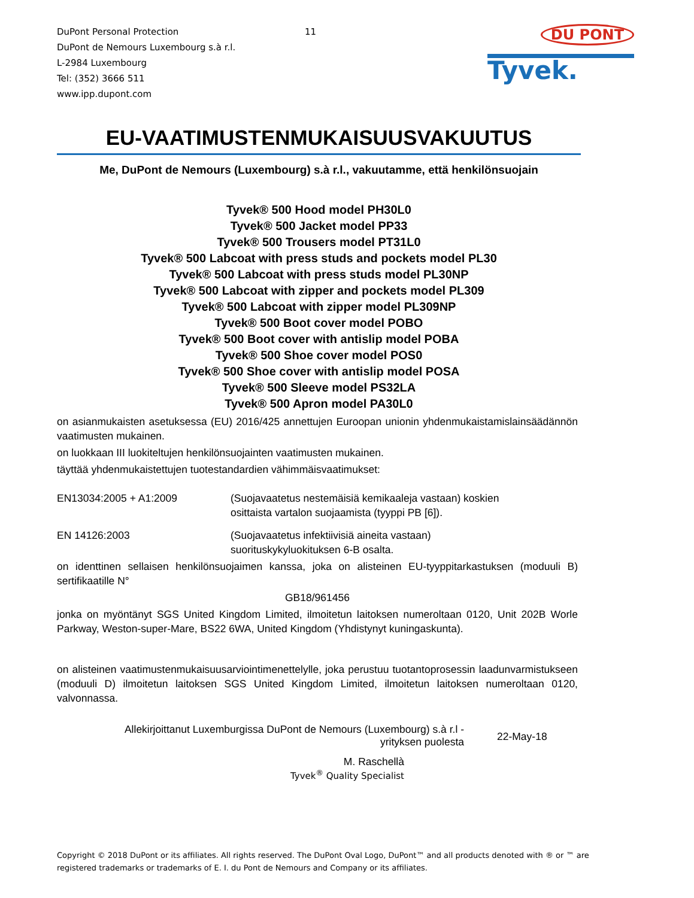DuPont Personal Protection
DuPont de Nemours Luxembourg s.à r.l.
L-2984 Luxembourg
Tel: (352) 3666 511
www.ipp.dupont.com
11
DU PONT
Tyvek.
EU-VAATIMUSTENMUKAISUUSVAKUUTUS
Me, DuPont de Nemours (Luxembourg) s.à r.l., vakuutamme, että henkilönsuojain
Tyvek® 500 Hood model PH30L0
Tyvek® 500 Jacket model PP33
Tyvek® 500 Trousers model PT31L0
Tyvek® 500 Labcoat with press studs and pockets model PL30
Tyvek® 500 Labcoat with press studs model PL30NP
Tyvek® 500 Labcoat with zipper and pockets model PL309
Tyvek® 500 Labcoat with zipper model PL309NP
Tyvek® 500 Boot cover model POBO
Tyvek® 500 Boot cover with antislip model POBA
Tyvek® 500 Shoe cover model POS0
Tyvek® 500 Shoe cover with antislip model POSA
Tyvek® 500 Sleeve model PS32LA
Tyvek® 500 Apron model PA30L0
on asianmukaisten asetuksessa (EU) 2016/425 annettujen Euroopan unionin yhdenmukaistamislainsäädännön vaatimusten mukainen.
on luokkaan III luokiteltujen henkilönsuojainten vaatimusten mukainen.
täyttää yhdenmukaistettujen tuotestandardien vähimmäisvaatimukset:
EN13034:2005 + A1:2009 (Suojavaatetus nestemäisiä kemikaaleja vastaan) koskien
osittaista vartalon suojaamista (tyyppi PB [6]).
EN 14126:2003 (Suojavaatetus infektiivisiä aineita vastaan)
suorituskykyluokituksen 6-B osalta.
on identtinen sellaisen henkilönsuojaimen kanssa, joka on alisteinen EU-tyyppitarkastuksen (moduuli B) sertifikaatille N°
GB18/961456
jonka on myöntänyt SGS United Kingdom Limited, ilmoitetun laitoksen numeroltaan 0120, Unit 202B Worle Parkway, Weston-super-Mare, BS22 6WA, United Kingdom (Yhdistynyt kuningaskunta).
on alisteinen vaatimustenmukaisuusarviointimenettelylle, joka perustuu tuotantoprosessin laadunvarmistukseen (moduuli D) ilmoitetun laitoksen SGS United Kingdom Limited, ilmoitetun laitoksen numeroltaan 0120, valvonnassa.
Allekirjoittanut Luxemburgissa DuPont de Nemours (Luxembourg) s.à r.l -
yrityksen puolesta
22-May-18
M. Raschellà
Tyvek<sup>®</sup> Quality Specialist
Copyright © 2018 DuPont or its affiliates. All rights reserved. The DuPont Oval Logo, DuPont™ and all products denoted with ® or ™ are registered trademarks or trademarks of E. I. du Pont de Nemours and Company or its affiliates.